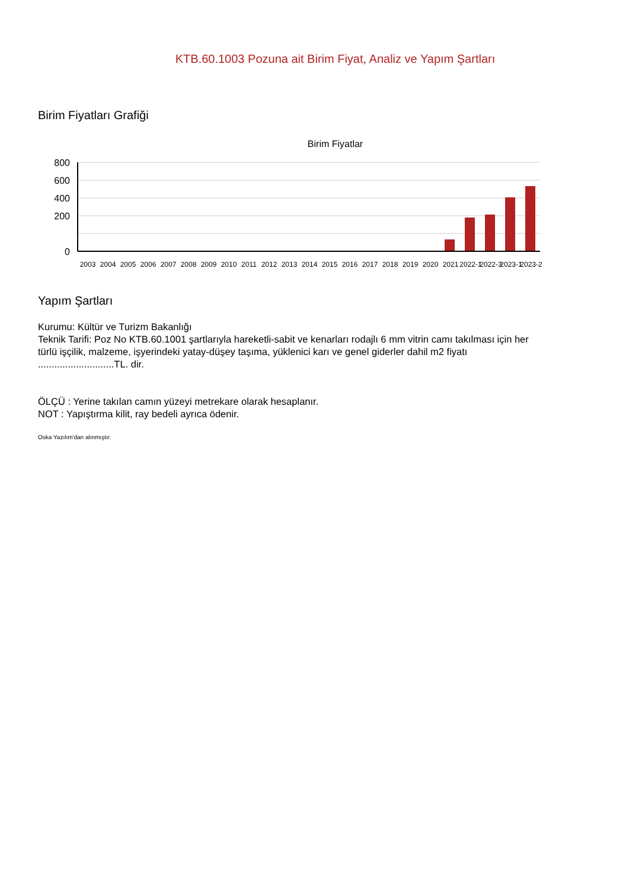KTB.60.1003 Pozuna ait Birim Fiyat, Analiz ve Yapım Şartları
Birim Fiyatları Grafiği
Birim Fiyatlar
800
600
400
200
0
2003
2004
2005
2006
2007
2008
2009
2010
2011
2012
2013
2014
2015
2016
2017
2018
2019
2020
2021
2022-1
2022-3
2023-1
2023-2
Yapım Şartları
Kurumu: Kültür ve Turizm Bakanlığı
Teknik Tarifi: Poz No KTB.60.1001 şartlarıyla hareketli-sabit ve kenarları rodajlı 6 mm vitrin camı takılması için her türlü işçilik, malzeme, işyerindeki yatay-düşey taşıma, yüklenici karı ve genel giderler dahil m2 fiyatı ............................TL. dir.
ÖLÇÜ : Yerine takılan camın yüzeyi metrekare olarak hesaplanır.
NOT : Yapıştırma kilit, ray bedeli ayrıca ödenir.
Oska Yazılım'dan alınmıştır.